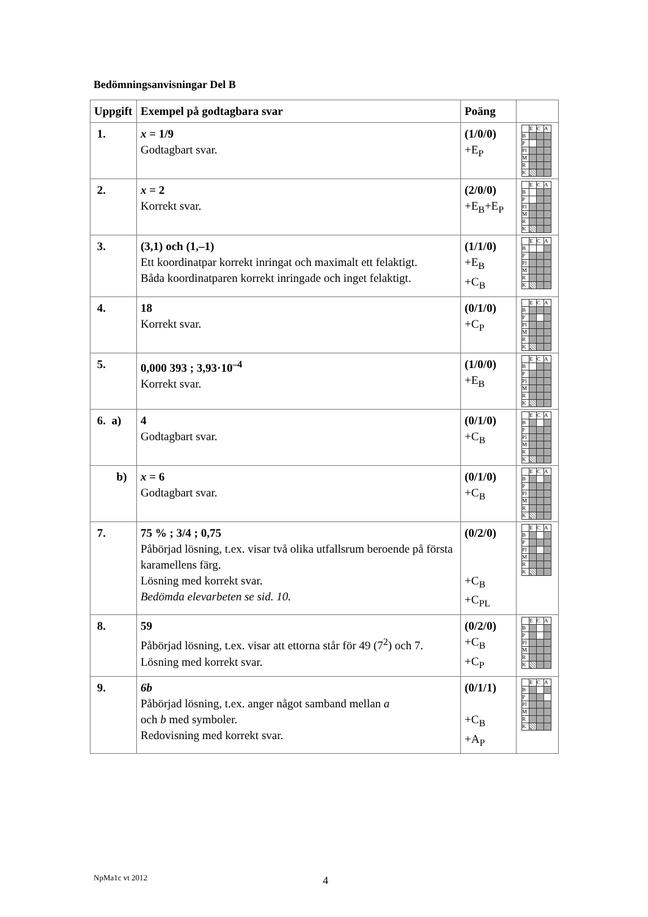Bedömningsanvisningar Del B
| Uppgift | Exempel på godtagbara svar | Poäng | |
| --- | --- | --- | --- |
| 1. | x = 1/9 Godtagbart svar. | (1/0/0) +E<sub>P</sub> | / / E / C / A / / B / / / / / P / / / / / Pl / / / / / M / / / / / R / / / / / K / / / / |
| 2. | x = 2 Korrekt svar. | (2/0/0) +E<sub>B</sub>+E<sub>P</sub> | / / E / C / A / / B / / / / / P / / / / / Pl / / / / / M / / / / / R / / / / / K / / / / |
| 3. | (3,1) och (1,–1) Ett koordinatpar korrekt inringat och maximalt ett felaktigt. Båda koordinatparen korrekt inringade och inget felaktigt. | (1/1/0) +E<sub>B</sub> +C<sub>B</sub> | / / E / C / A / / B / / / / / P / / / / / Pl / / / / / M / / / / / R / / / / / K / / / / |
| 4. | 18 Korrekt svar. | (0/1/0) +C<sub>P</sub> | / / E / C / A / / B / / / / / P / / / / / Pl / / / / / M / / / / / R / / / / / K / / / / |
| 5. | 0,000 393 ; 3,93·10<sup>–4</sup> Korrekt svar. | (1/0/0) +E<sub>B</sub> | / / E / C / A / / B / / / / / P / / / / / Pl / / / / / M / / / / / R / / / / / K / / / / |
| 6. a) | 4 Godtagbart svar. | (0/1/0) +C<sub>B</sub> | / / E / C / A / / B / / / / / P / / / / / Pl / / / / / M / / / / / R / / / / / K / / / / |
| b) | x = 6 Godtagbart svar. | (0/1/0) +C<sub>B</sub> | / / E / C / A / / B / / / / / P / / / / / Pl / / / / / M / / / / / R / / / / / K / / / / |
| 7. | 75 % ; 3/4 ; 0,75 Påbörjad lösning, t.ex. visar två olika utfallsrum beroende på första karamellens färg. Lösning med korrekt svar. Bedömda elevarbeten se sid. 10. | (0/2/0) +C<sub>B</sub> +C<sub>PL</sub> | / / E / C / A / / B / / / / / P / / / / / Pl / / / / / M / / / / / R / / / / / K / / / / |
| 8. | 59 Påbörjad lösning, t.ex. visar att ettorna står för 49 (7<sup>2</sup>) och 7. Lösning med korrekt svar. | (0/2/0) +C<sub>B</sub> +C<sub>P</sub> | / / E / C / A / / B / / / / / P / / / / / Pl / / / / / M / / / / / R / / / / / K / / / / |
| 9. | 6b Påbörjad lösning, t.ex. anger något samband mellan a och b med symboler. Redovisning med korrekt svar. | (0/1/1) +C<sub>B</sub> +A<sub>P</sub> | / / E / C / A / / B / / / / / P / / / / / Pl / / / / / M / / / / / R / / / / / K / / / / |
NpMa1c vt 2012 4